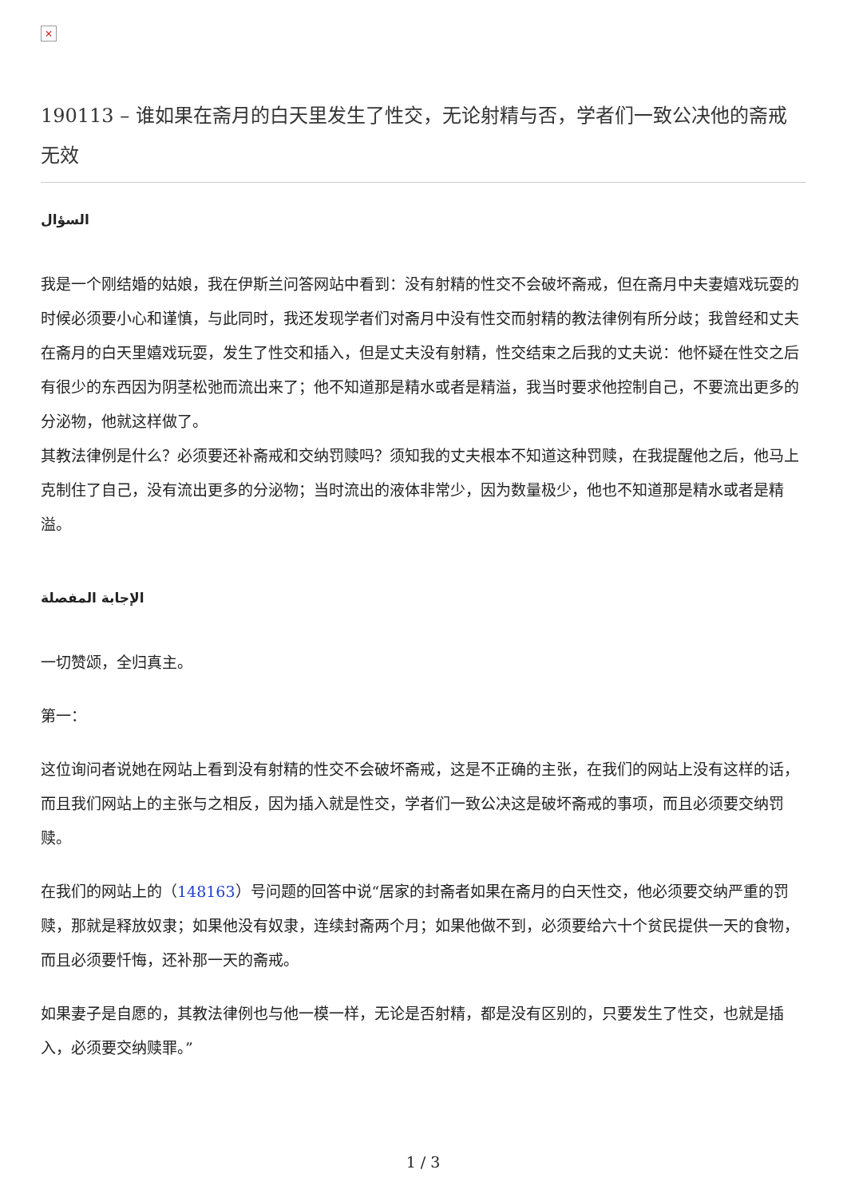×
190113 – 谁如果在斋月的白天里发生了性交，无论射精与否，学者们一致公决他的斋戒无效
السؤال
我是一个刚结婚的姑娘，我在伊斯兰问答网站中看到：没有射精的性交不会破坏斋戒，但在斋月中夫妻嬉戏玩耍的时候必须要小心和谨慎，与此同时，我还发现学者们对斋月中没有性交而射精的教法律例有所分歧；我曾经和丈夫在斋月的白天里嬉戏玩耍，发生了性交和插入，但是丈夫没有射精，性交结束之后我的丈夫说：他怀疑在性交之后有很少的东西因为阴茎松弛而流出来了；他不知道那是精水或者是精溢，我当时要求他控制自己，不要流出更多的分泌物，他就这样做了。
其教法律例是什么？必须要还补斋戒和交纳罚赎吗？须知我的丈夫根本不知道这种罚赎，在我提醒他之后，他马上克制住了自己，没有流出更多的分泌物；当时流出的液体非常少，因为数量极少，他也不知道那是精水或者是精溢。
الإجابة المفصلة
一切赞颂，全归真主。
第一：
这位询问者说她在网站上看到没有射精的性交不会破坏斋戒，这是不正确的主张，在我们的网站上没有这样的话，而且我们网站上的主张与之相反，因为插入就是性交，学者们一致公决这是破坏斋戒的事项，而且必须要交纳罚赎。
在我们的网站上的（148163）号问题的回答中说“居家的封斋者如果在斋月的白天性交，他必须要交纳严重的罚赎，那就是释放奴隶；如果他没有奴隶，连续封斋两个月；如果他做不到，必须要给六十个贫民提供一天的食物，而且必须要忏悔，还补那一天的斋戒。
如果妻子是自愿的，其教法律例也与他一模一样，无论是否射精，都是没有区别的，只要发生了性交，也就是插入，必须要交纳赎罪。”
1 / 3